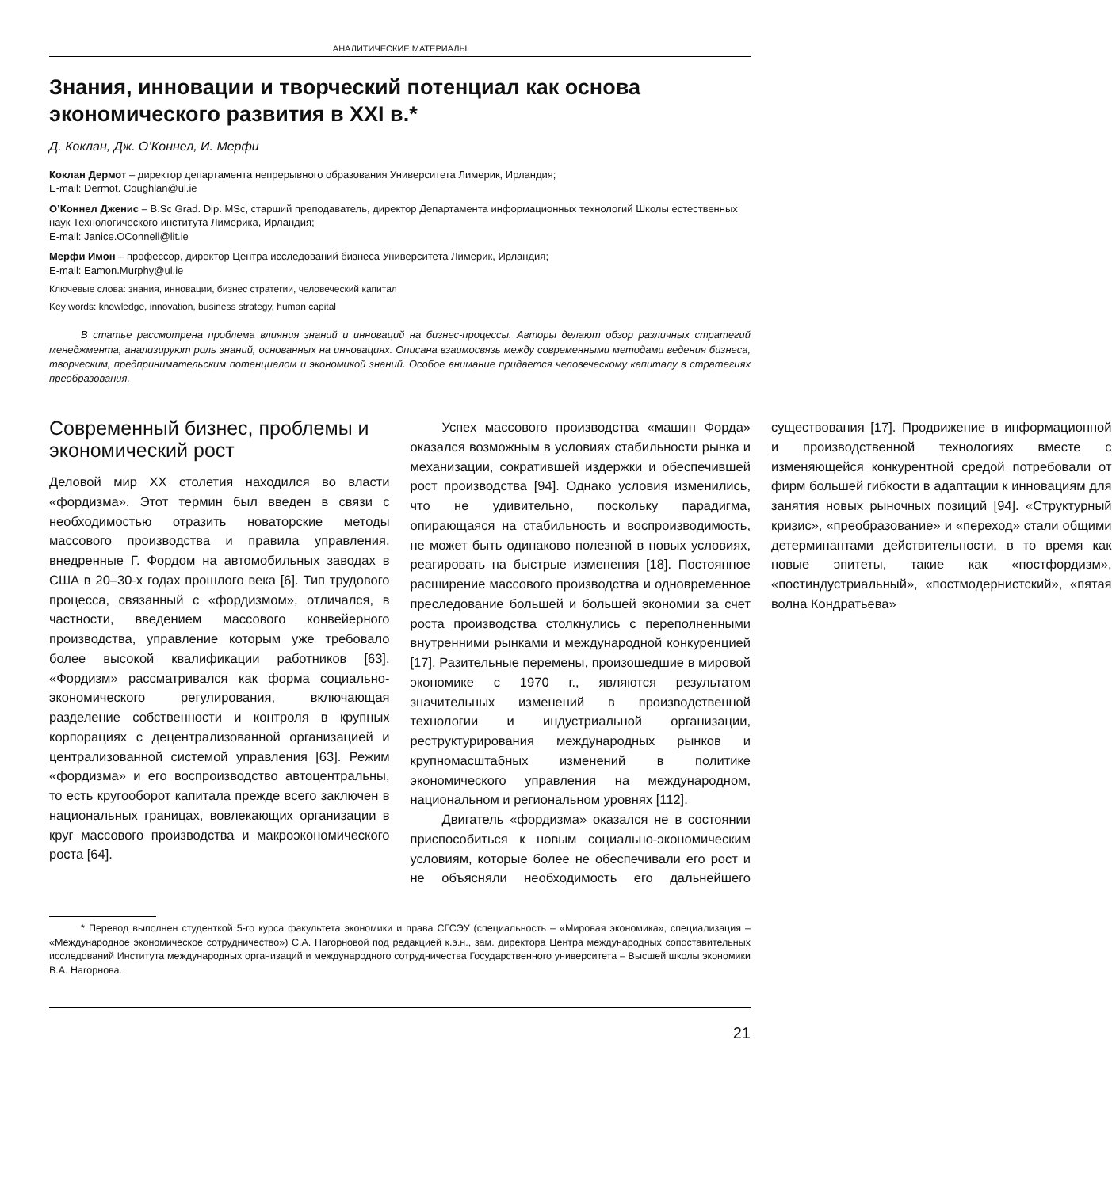АНАЛИТИЧЕСКИЕ МАТЕРИАЛЫ
Знания, инновации и творческий потенциал как основа экономического развития в XXI в.*
Д. Коклан, Дж. О’Коннел, И. Мерфи
Коклан Дермот – директор департамента непрерывного образования Университета Лимерик, Ирландия;
E-mail: Dermot. Coughlan@ul.ie
О’Коннел Дженис – B.Sc Grad. Dip. MSc, старший преподаватель, директор Департамента информационных технологий Школы естественных наук Технологического института Лимерика, Ирландия;
E-mail: Janice.OConnell@lit.ie
Мерфи Имон – профессор, директор Центра исследований бизнеса Университета Лимерик, Ирландия;
E-mail: Eamon.Murphy@ul.ie
Ключевые слова: знания, инновации, бизнес стратегии, человеческий капитал
Key words: knowledge, innovation, business strategy, human capital
В статье рассмотрена проблема влияния знаний и инноваций на бизнес-процессы. Авторы делают обзор различных стратегий менеджмента, анализируют роль знаний, основанных на инновациях. Описана взаимосвязь между современными методами ведения бизнеса, творческим, предпринимательским потенциалом и экономикой знаний. Особое внимание придается человеческому капиталу в стратегиях преобразования.
Современный бизнес, проблемы и экономический рост
Деловой мир XX столетия находился во власти «фордизма». Этот термин был введен в связи с необходимостью отразить новаторские методы массового производства и правила управления, внедренные Г. Фордом на автомобильных заводах в США в 20–30-х годах прошлого века [6]. Тип трудового процесса, связанный с «фордизмом», отличался, в частности, введением массового конвейерного производства, управление которым уже требовало более высокой квалификации работников [63]. «Фордизм» рассматривался как форма социально-экономического регулирования, включающая разделение собственности и контроля в крупных корпорациях с децентрализованной организацией и централизованной системой управления [63]. Режим «фордизма» и его воспроизводство автоцентральны, то есть кругооборот капитала прежде всего заключен в национальных границах, вовлекающих организации в круг массового производства и макроэкономического роста [64].
Успех массового производства «машин Форда» оказался возможным в условиях стабильности рынка и механизации, сократившей издержки и обеспечившей рост производства [94]. Однако условия изменились, что не удивительно, поскольку парадигма, опирающаяся на стабильность и воспроизводимость, не может быть одинаково полезной в новых условиях, реагировать на быстрые изменения [18]. Постоянное расширение массового производства и одновременное преследование большей и большей экономии за счет роста производства столкнулись с переполненными внутренними рынками и международной конкуренцией [17]. Разительные перемены, произошедшие в мировой экономике с 1970 г., являются результатом значительных изменений в производственной технологии и индустриальной организации, реструктурирования международных рынков и крупномасштабных изменений в политике экономического управления на международном, национальном и региональном уровнях [112].
Двигатель «фордизма» оказался не в состоянии приспособиться к новым социально-экономическим условиям, которые более не обеспечивали его рост и не объясняли необходимость его дальнейшего существования [17]. Продвижение в информационной и производственной технологиях вместе с изменяющейся конкурентной средой потребовали от фирм большей гибкости в адаптации к инновациям для занятия новых рыночных позиций [94]. «Структурный кризис», «преобразование» и «переход» стали общими детерминантами действительности, в то время как новые эпитеты, такие как «постфордизм», «постиндустриальный», «постмодернистский», «пятая волна Кондратьева»
* Перевод выполнен студенткой 5-го курса факультета экономики и права СГСЭУ (специальность – «Мировая экономика», специализация – «Международное экономическое сотрудничество») С.А. Нагорновой под редакцией к.э.н., зам. директора Центра международных сопоставительных исследований Института международных организаций и международного сотрудничества Государственного университета – Высшей школы экономики В.А. Нагорнова.
21